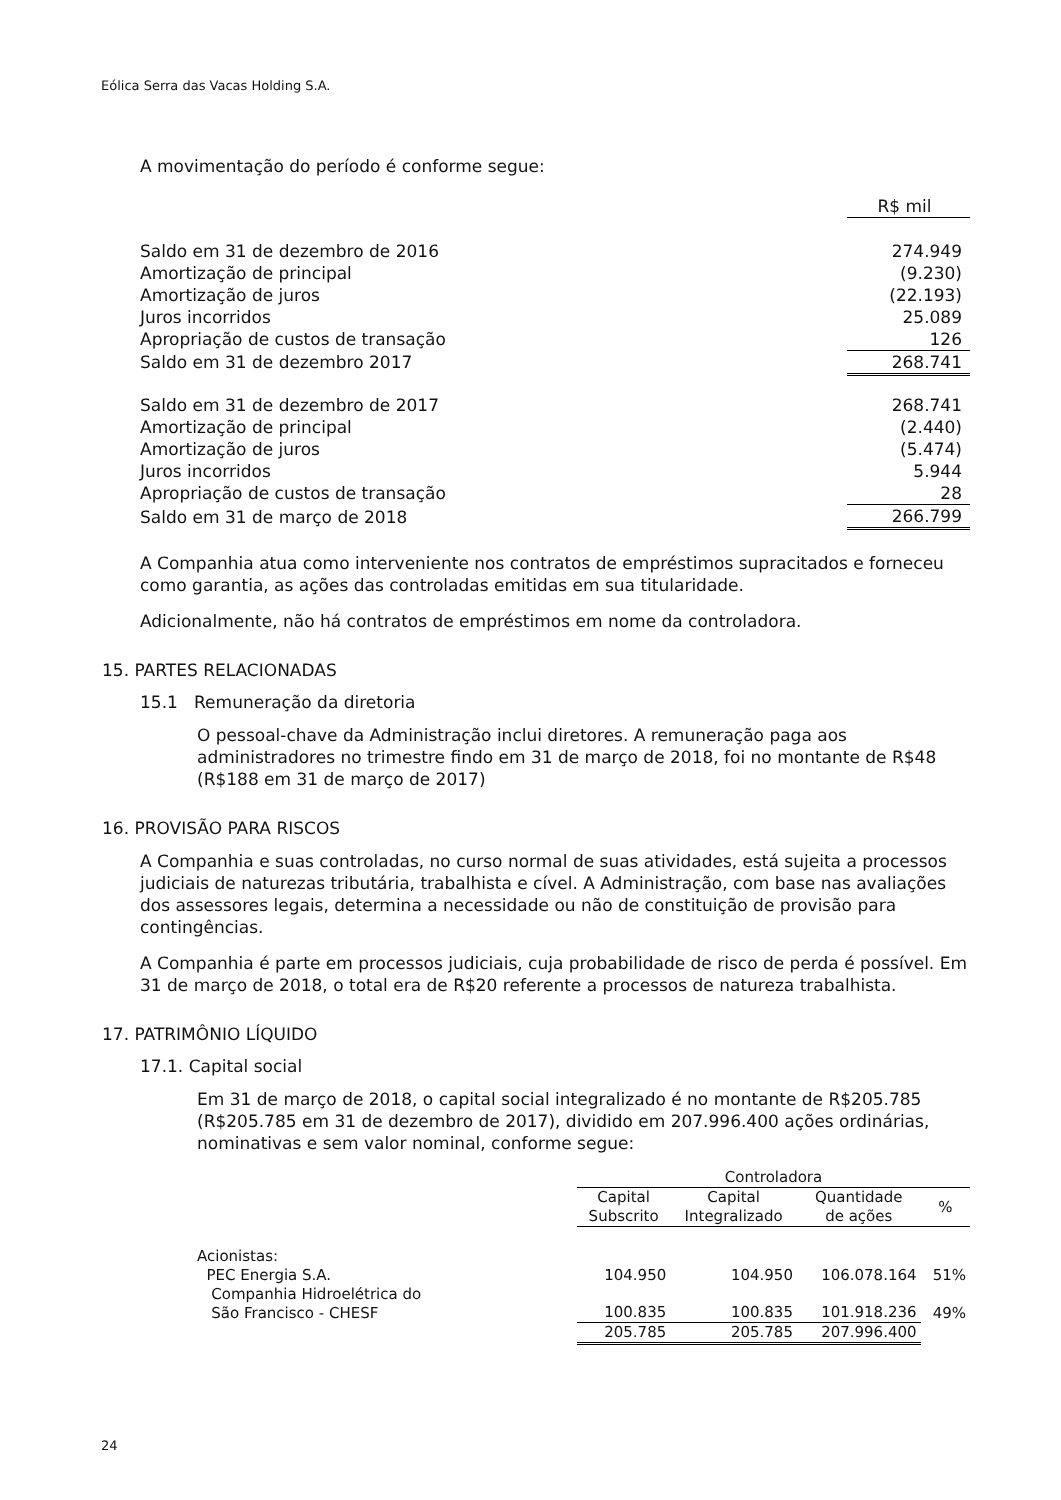Eólica Serra das Vacas Holding S.A.
A movimentação do período é conforme segue:
| | R$ mil |
| Saldo em 31 de dezembro de 2016 | 274.949 |
| Amortização de principal | (9.230) |
| Amortização de juros | (22.193) |
| Juros incorridos | 25.089 |
| Apropriação de custos de transação | 126 |
| Saldo em 31 de dezembro 2017 | 268.741 |
| Saldo em 31 de dezembro de 2017 | 268.741 |
| Amortização de principal | (2.440) |
| Amortização de juros | (5.474) |
| Juros incorridos | 5.944 |
| Apropriação de custos de transação | 28 |
| Saldo em 31 de março de 2018 | 266.799 |
A Companhia atua como interveniente nos contratos de empréstimos supracitados e forneceu como garantia, as ações das controladas emitidas em sua titularidade.
Adicionalmente, não há contratos de empréstimos em nome da controladora.
15. PARTES RELACIONADAS
15.1 Remuneração da diretoria
O pessoal-chave da Administração inclui diretores. A remuneração paga aos administradores no trimestre findo em 31 de março de 2018, foi no montante de R$48 (R$188 em 31 de março de 2017)
16. PROVISÃO PARA RISCOS
A Companhia e suas controladas, no curso normal de suas atividades, está sujeita a processos judiciais de naturezas tributária, trabalhista e cível. A Administração, com base nas avaliações dos assessores legais, determina a necessidade ou não de constituição de provisão para contingências.
A Companhia é parte em processos judiciais, cuja probabilidade de risco de perda é possível. Em 31 de março de 2018, o total era de R$20 referente a processos de natureza trabalhista.
17. PATRIMÔNIO LÍQUIDO
17.1. Capital social
Em 31 de março de 2018, o capital social integralizado é no montante de R$205.785 (R$205.785 em 31 de dezembro de 2017), dividido em 207.996.400 ações ordinárias, nominativas e sem valor nominal, conforme segue:
| | Controladora | | | |
| | Capital Subscrito | Capital Integralizado | Quantidade de ações | % |
| Acionistas: | | | | |
| PEC Energia S.A. | 104.950 | 104.950 | 106.078.164 | 51% |
| Companhia Hidroelétrica do São Francisco - CHESF | 100.835 | 100.835 | 101.918.236 | 49% |
| | 205.785 | 205.785 | 207.996.400 | |
24